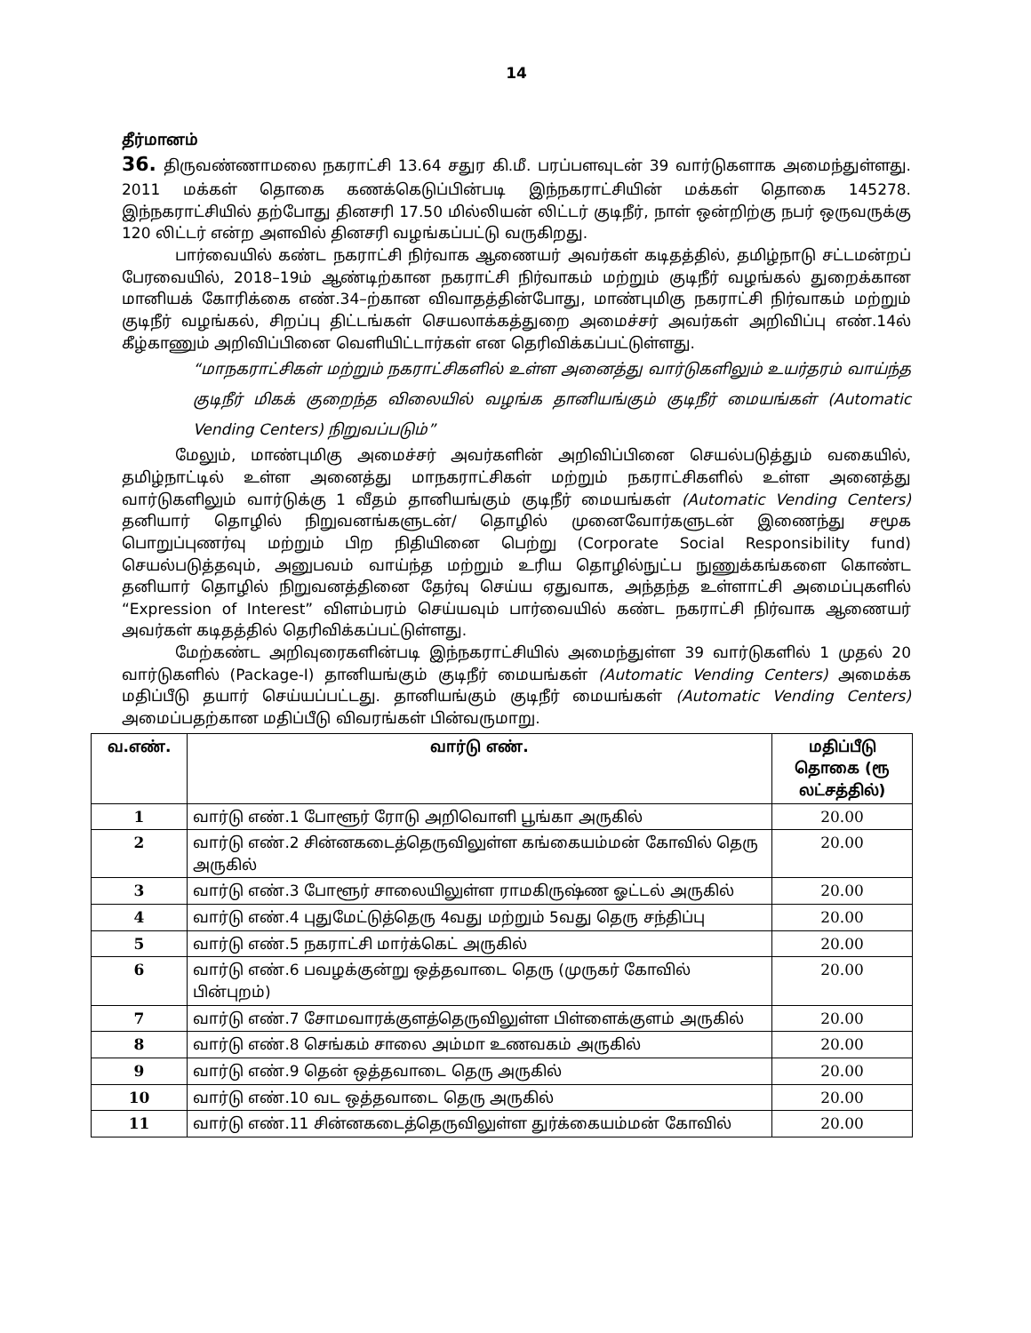14
தீர்மானம்
36. திருவண்ணாமலை நகராட்சி 13.64 சதுர கி.மீ. பரப்பளவுடன் 39 வார்டுகளாக அமைந்துள்ளது. 2011 மக்கள் தொகை கணக்கெடுப்பின்படி இந்நகராட்சியின் மக்கள் தொகை 145278. இந்நகராட்சியில் தற்போது தினசரி 17.50 மில்லியன் லிட்டர் குடிநீர், நாள் ஒன்றிற்கு நபர் ஒருவருக்கு 120 லிட்டர் என்ற அளவில் தினசரி வழங்கப்பட்டு வருகிறது.
பார்வையில் கண்ட நகராட்சி நிர்வாக ஆணையர் அவர்கள் கடிதத்தில், தமிழ்நாடு சட்டமன்றப் பேரவையில், 2018–19ம் ஆண்டிற்கான நகராட்சி நிர்வாகம் மற்றும் குடிநீர் வழங்கல் துறைக்கான மானியக் கோரிக்கை எண்.34–ற்கான விவாதத்தின்போது, மாண்புமிகு நகராட்சி நிர்வாகம் மற்றும் குடிநீர் வழங்கல், சிறப்பு திட்டங்கள் செயலாக்கத்துறை அமைச்சர் அவர்கள் அறிவிப்பு எண்.14ல் கீழ்காணும் அறிவிப்பினை வெளியிட்டார்கள் என தெரிவிக்கப்பட்டுள்ளது.
“மாநகராட்சிகள் மற்றும் நகராட்சிகளில் உள்ள அனைத்து வார்டுகளிலும் உயர்தரம் வாய்ந்த குடிநீர் மிகக் குறைந்த விலையில் வழங்க தானியங்கும் குடிநீர் மையங்கள் (Automatic Vending Centers) நிறுவப்படும்”
மேலும், மாண்புமிகு அமைச்சர் அவர்களின் அறிவிப்பினை செயல்படுத்தும் வகையில், தமிழ்நாட்டில் உள்ள அனைத்து மாநகராட்சிகள் மற்றும் நகராட்சிகளில் உள்ள அனைத்து வார்டுகளிலும் வார்டுக்கு 1 வீதம் தானியங்கும் குடிநீர் மையங்கள் (Automatic Vending Centers) தனியார் தொழில் நிறுவனங்களுடன்/ தொழில் முனைவோர்களுடன் இணைந்து சமூக பொறுப்புணர்வு மற்றும் பிற நிதியினை பெற்று (Corporate Social Responsibility fund) செயல்படுத்தவும், அனுபவம் வாய்ந்த மற்றும் உரிய தொழில்நுட்ப நுணுக்கங்களை கொண்ட தனியார் தொழில் நிறுவனத்தினை தேர்வு செய்ய ஏதுவாக, அந்தந்த உள்ளாட்சி அமைப்புகளில் “Expression of Interest” விளம்பரம் செய்யவும் பார்வையில் கண்ட நகராட்சி நிர்வாக ஆணையர் அவர்கள் கடிதத்தில் தெரிவிக்கப்பட்டுள்ளது.
மேற்கண்ட அறிவுரைகளின்படி இந்நகராட்சியில் அமைந்துள்ள 39 வார்டுகளில் 1 முதல் 20 வார்டுகளில் (Package-I) தானியங்கும் குடிநீர் மையங்கள் (Automatic Vending Centers) அமைக்க மதிப்பீடு தயார் செய்யப்பட்டது. தானியங்கும் குடிநீர் மையங்கள் (Automatic Vending Centers) அமைப்பதற்கான மதிப்பீடு விவரங்கள் பின்வருமாறு.
| வ.எண். | வார்டு எண். | மதிப்பீடு தொகை (ரூ லட்சத்தில்) |
| --- | --- | --- |
| 1 | வார்டு எண்.1 போளூர் ரோடு அறிவொளி பூங்கா அருகில் | 20.00 |
| 2 | வார்டு எண்.2 சின்னகடைத்தெருவிலுள்ள கங்கையம்மன் கோவில் தெரு அருகில் | 20.00 |
| 3 | வார்டு எண்.3 போளூர் சாலையிலுள்ள ராமகிருஷ்ண ஓட்டல் அருகில் | 20.00 |
| 4 | வார்டு எண்.4 புதுமேட்டுத்தெரு 4வது மற்றும் 5வது தெரு சந்திப்பு | 20.00 |
| 5 | வார்டு எண்.5 நகராட்சி மார்க்கெட் அருகில் | 20.00 |
| 6 | வார்டு எண்.6 பவழக்குன்று ஒத்தவாடை தெரு (முருகர் கோவில் பின்புறம்) | 20.00 |
| 7 | வார்டு எண்.7 சோமவாரக்குளத்தெருவிலுள்ள பிள்ளைக்குளம் அருகில் | 20.00 |
| 8 | வார்டு எண்.8 செங்கம் சாலை அம்மா உணவகம் அருகில் | 20.00 |
| 9 | வார்டு எண்.9 தென் ஒத்தவாடை தெரு அருகில் | 20.00 |
| 10 | வார்டு எண்.10 வட ஒத்தவாடை தெரு அருகில் | 20.00 |
| 11 | வார்டு எண்.11 சின்னகடைத்தெருவிலுள்ள துர்க்கையம்மன் கோவில் | 20.00 |